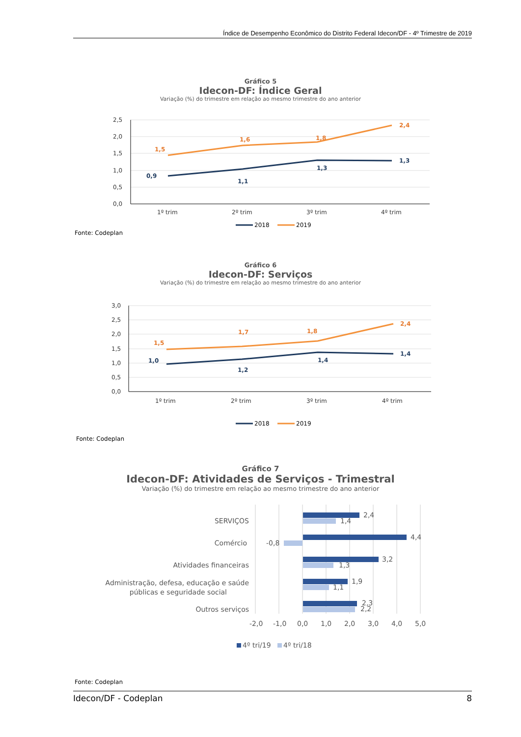Índice de Desempenho Econômico do Distrito Federal Idecon/DF - 4º Trimestre de 2019
Gráfico 5
Idecon-DF: Índice Geral
Variação (%) do trimestre em relação ao mesmo trimestre do ano anterior
2,5
2,0
1,5
1,0
0,5
0,0
1º trim
2º trim
3º trim
4º trim
1,5
1,6
1,8
2,4
0,9
1,1
1,3
1,3
2018
2019
Fonte: Codeplan
Gráfico 6
Idecon-DF: Serviços
Variação (%) do trimestre em relação ao mesmo trimestre do ano anterior
3,0
2,5
2,0
1,5
1,0
0,5
0,0
1º trim
2º trim
3º trim
4º trim
1,5
1,7
1,8
2,4
1,0
1,2
1,4
1,4
2018
2019
Fonte: Codeplan
Gráfico 7
Idecon-DF: Atividades de Serviços - Trimestral
Variação (%) do trimestre em relação ao mesmo trimestre do ano anterior
SERVIÇOS
Comércio
Atividades financeiras
Administração, defesa, educação e saúde
públicas e seguridade social
Outros serviços
2,4
1,4
4,4
-0,8
3,2
1,3
1,9
1,1
2,3
2,2
-2,0
-1,0
0,0
1,0
2,0
3,0
4,0
5,0
4º tri/19
4º tri/18
Fonte: Codeplan
Idecon/DF - Codeplan 8